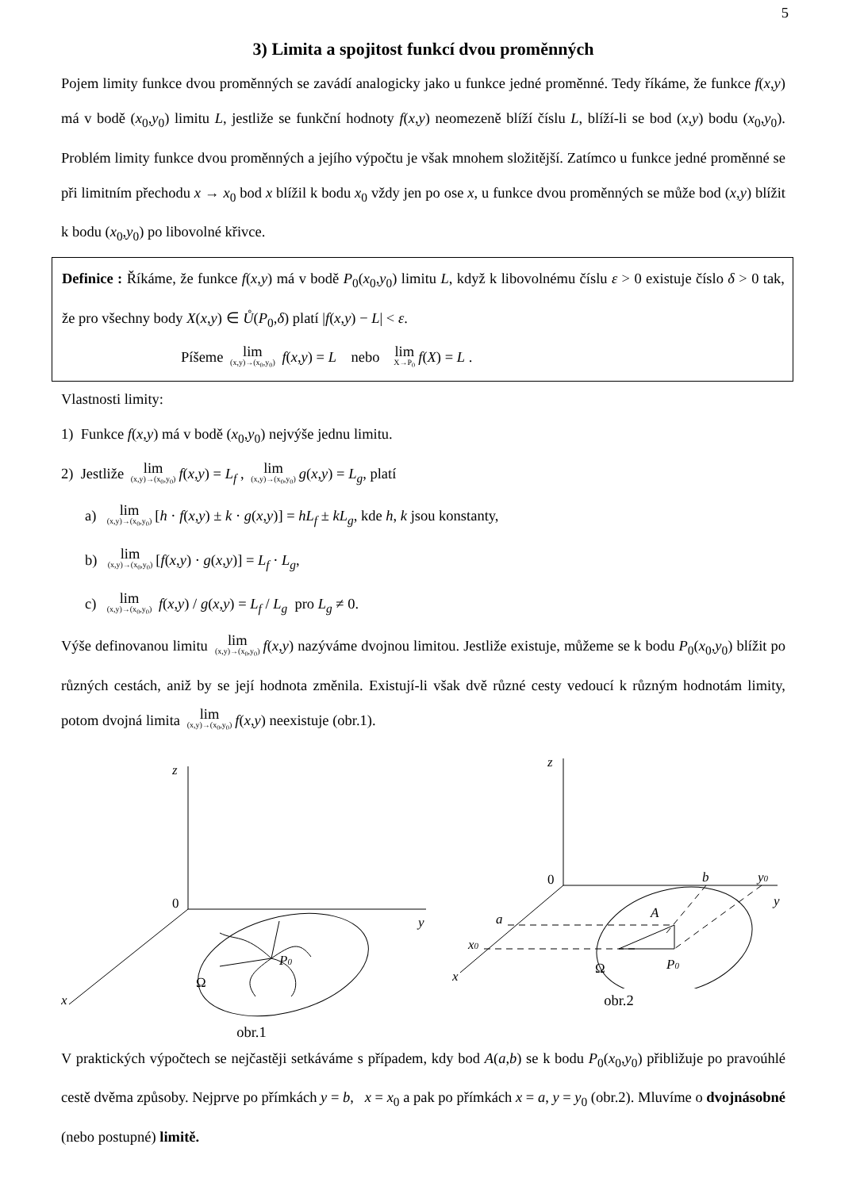5
3) Limita a spojitost funkcí dvou proměnných
Pojem limity funkce dvou proměnných se zavádí analogicky jako u funkce jedné proměnné. Tedy říkáme, že funkce f(x,y) má v bodě (x<sub>0</sub>,y<sub>0</sub>) limitu L, jestliže se funkční hodnoty f(x,y) neomezeně blíží číslu L, blíží-li se bod (x,y) bodu (x<sub>0</sub>,y<sub>0</sub>). Problém limity funkce dvou proměnných a jejího výpočtu je však mnohem složitější. Zatímco u funkce jedné proměnné se při limitním přechodu x → x<sub>0</sub> bod x blížil k bodu x<sub>0</sub> vždy jen po ose x, u funkce dvou proměnných se může bod (x,y) blížit k bodu (x<sub>0</sub>,y<sub>0</sub>) po libovolné křivce.
Definice : Říkáme, že funkce f(x,y) má v bodě P<sub>0</sub>(x<sub>0</sub>,y<sub>0</sub>) limitu L, když k libovolnému číslu ε > 0 existuje číslo δ > 0 tak, že pro všechny body X(x,y) ∈ Ů(P<sub>0</sub>,δ) platí |f(x,y) − L| < ε.
Píšeme lim (x,y)→(x<sub>0</sub>,y<sub>0</sub>) f(x,y) = L nebo lim X→P<sub>0</sub> f(X) = L .
Vlastnosti limity:
1) Funkce f(x,y) má v bodě (x<sub>0</sub>,y<sub>0</sub>) nejvýše jednu limitu.
2) Jestliže lim (x,y)→(x<sub>0</sub>,y<sub>0</sub>) f(x,y) = L<sub>f</sub> , lim (x,y)→(x<sub>0</sub>,y<sub>0</sub>) g(x,y) = L<sub>g</sub>, platí
a) lim (x,y)→(x<sub>0</sub>,y<sub>0</sub>) [h · f(x,y) ± k · g(x,y)] = hL<sub>f</sub> ± kL<sub>g</sub>, kde h, k jsou konstanty,
b) lim (x,y)→(x<sub>0</sub>,y<sub>0</sub>) [f(x,y) · g(x,y)] = L<sub>f</sub> · L<sub>g</sub>,
c) lim (x,y)→(x<sub>0</sub>,y<sub>0</sub>) f(x,y) / g(x,y) = L<sub>f</sub> / L<sub>g</sub> pro L<sub>g</sub> ≠ 0.
Výše definovanou limitu lim (x,y)→(x<sub>0</sub>,y<sub>0</sub>) f(x,y) nazýváme dvojnou limitou. Jestliže existuje, můžeme se k bodu P<sub>0</sub>(x<sub>0</sub>,y<sub>0</sub>) blížit po různých cestách, aniž by se její hodnota změnila. Existují-li však dvě různé cesty vedoucí k různým hodnotám limity, potom dvojná limita lim (x,y)→(x<sub>0</sub>,y<sub>0</sub>) f(x,y) neexistuje (obr.1).
z
0
y
x
P0
Ω
obr.1
z
0
b
y0
y
a
A
x0
x
P0
Ω
obr.2
V praktických výpočtech se nejčastěji setkáváme s případem, kdy bod A(a,b) se k bodu P<sub>0</sub>(x<sub>0</sub>,y<sub>0</sub>) přibližuje po pravoúhlé cestě dvěma způsoby. Nejprve po přímkách y = b, x = x<sub>0</sub> a pak po přímkách x = a, y = y<sub>0</sub> (obr.2). Mluvíme o dvojnásobné (nebo postupné) limitě.